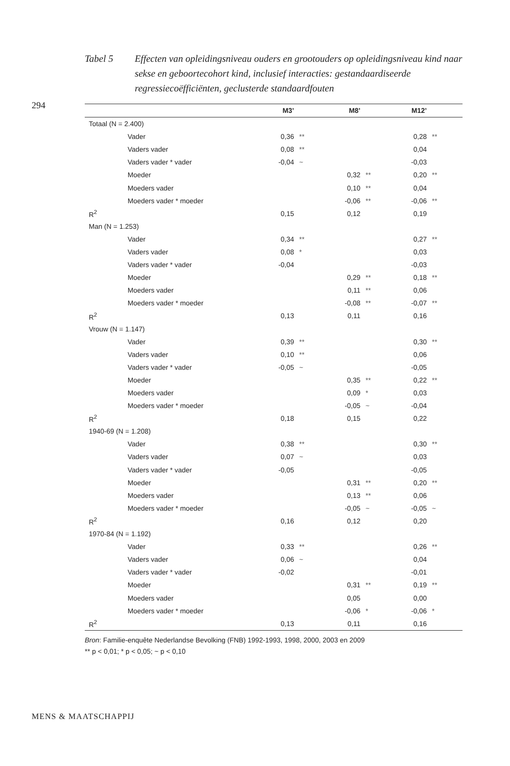Tabel 5 Effecten van opleidingsniveau ouders en grootouders op opleidingsniveau kind naar sekse en geboortecohort kind, inclusief interacties: gestandaar­diseerde regressiecoëfficiënten, geclusterde standaardfouten
294
| | M3’ | | M8’ | | M12’ | |
| --- | --- | --- | --- | --- | --- | --- |
| Totaal (N = 2.400) | | | | | | |
| Vader | 0,36 | ** | | | 0,28 | ** |
| Vaders vader | 0,08 | ** | | | 0,04 | |
| Vaders vader * vader | -0,04 | ~ | | | -0,03 | |
| Moeder | | | 0,32 | ** | 0,20 | ** |
| Moeders vader | | | 0,10 | ** | 0,04 | |
| Moeders vader * moeder | | | -0,06 | ** | -0,06 | ** |
| R<sup>2</sup> | 0,15 | | 0,12 | | 0,19 | |
| Man (N = 1.253) | | | | | | |
| Vader | 0,34 | ** | | | 0,27 | ** |
| Vaders vader | 0,08 | * | | | 0,03 | |
| Vaders vader * vader | -0,04 | | | | -0,03 | |
| Moeder | | | 0,29 | ** | 0,18 | ** |
| Moeders vader | | | 0,11 | ** | 0,06 | |
| Moeders vader * moeder | | | -0,08 | ** | -0,07 | ** |
| R<sup>2</sup> | 0,13 | | 0,11 | | 0,16 | |
| Vrouw (N = 1.147) | | | | | | |
| Vader | 0,39 | ** | | | 0,30 | ** |
| Vaders vader | 0,10 | ** | | | 0,06 | |
| Vaders vader * vader | -0,05 | ~ | | | -0,05 | |
| Moeder | | | 0,35 | ** | 0,22 | ** |
| Moeders vader | | | 0,09 | * | 0,03 | |
| Moeders vader * moeder | | | -0,05 | ~ | -0,04 | |
| R<sup>2</sup> | 0,18 | | 0,15 | | 0,22 | |
| 1940-69 (N = 1.208) | | | | | | |
| Vader | 0,38 | ** | | | 0,30 | ** |
| Vaders vader | 0,07 | ~ | | | 0,03 | |
| Vaders vader * vader | -0,05 | | | | -0,05 | |
| Moeder | | | 0,31 | ** | 0,20 | ** |
| Moeders vader | | | 0,13 | ** | 0,06 | |
| Moeders vader * moeder | | | -0,05 | ~ | -0,05 | ~ |
| R<sup>2</sup> | 0,16 | | 0,12 | | 0,20 | |
| 1970-84 (N = 1.192) | | | | | | |
| Vader | 0,33 | ** | | | 0,26 | ** |
| Vaders vader | 0,06 | ~ | | | 0,04 | |
| Vaders vader * vader | -0,02 | | | | -0,01 | |
| Moeder | | | 0,31 | ** | 0,19 | ** |
| Moeders vader | | | 0,05 | | 0,00 | |
| Moeders vader * moeder | | | -0,06 | * | -0,06 | * |
| R<sup>2</sup> | 0,13 | | 0,11 | | 0,16 | |
Bron: Familie-enquête Nederlandse Bevolking (FNB) 1992-1993, 1998, 2000, 2003 en 2009
** p < 0,01; * p < 0,05; ~ p < 0,10
MENS & MAATSCHAPPIJ